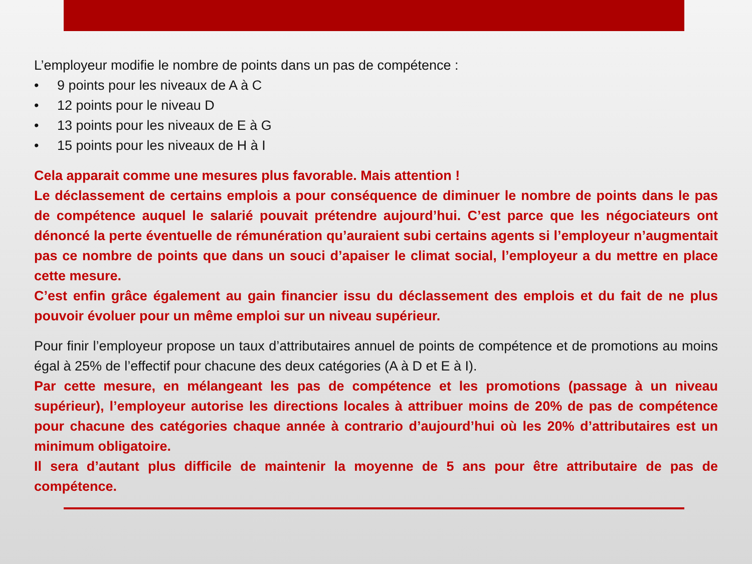L’employeur modifie le nombre de points dans un pas de compétence :
• 9 points pour les niveaux de A à C
• 12 points pour le niveau D
• 13 points pour les niveaux de E à G
• 15 points pour les niveaux de H à I
Cela apparait comme une mesures plus favorable. Mais attention !
Le déclassement de certains emplois a pour conséquence de diminuer le nombre de points dans le pas de compétence auquel le salarié pouvait prétendre aujourd’hui. C’est parce que les négociateurs ont dénoncé la perte éventuelle de rémunération qu’auraient subi certains agents si l’employeur n’augmentait pas ce nombre de points que dans un souci d’apaiser le climat social, l’employeur a du mettre en place cette mesure.
C’est enfin grâce également au gain financier issu du déclassement des emplois et du fait de ne plus pouvoir évoluer pour un même emploi sur un niveau supérieur.
Pour finir l’employeur propose un taux d’attributaires annuel de points de compétence et de promotions au moins égal à 25% de l’effectif pour chacune des deux catégories (A à D et E à I).
Par cette mesure, en mélangeant les pas de compétence et les promotions (passage à un niveau supérieur), l’employeur autorise les directions locales à attribuer moins de 20% de pas de compétence pour chacune des catégories chaque année à contrario d’aujourd’hui où les 20% d’attributaires est un minimum obligatoire.
Il sera d’autant plus difficile de maintenir la moyenne de 5 ans pour être attributaire de pas de compétence.